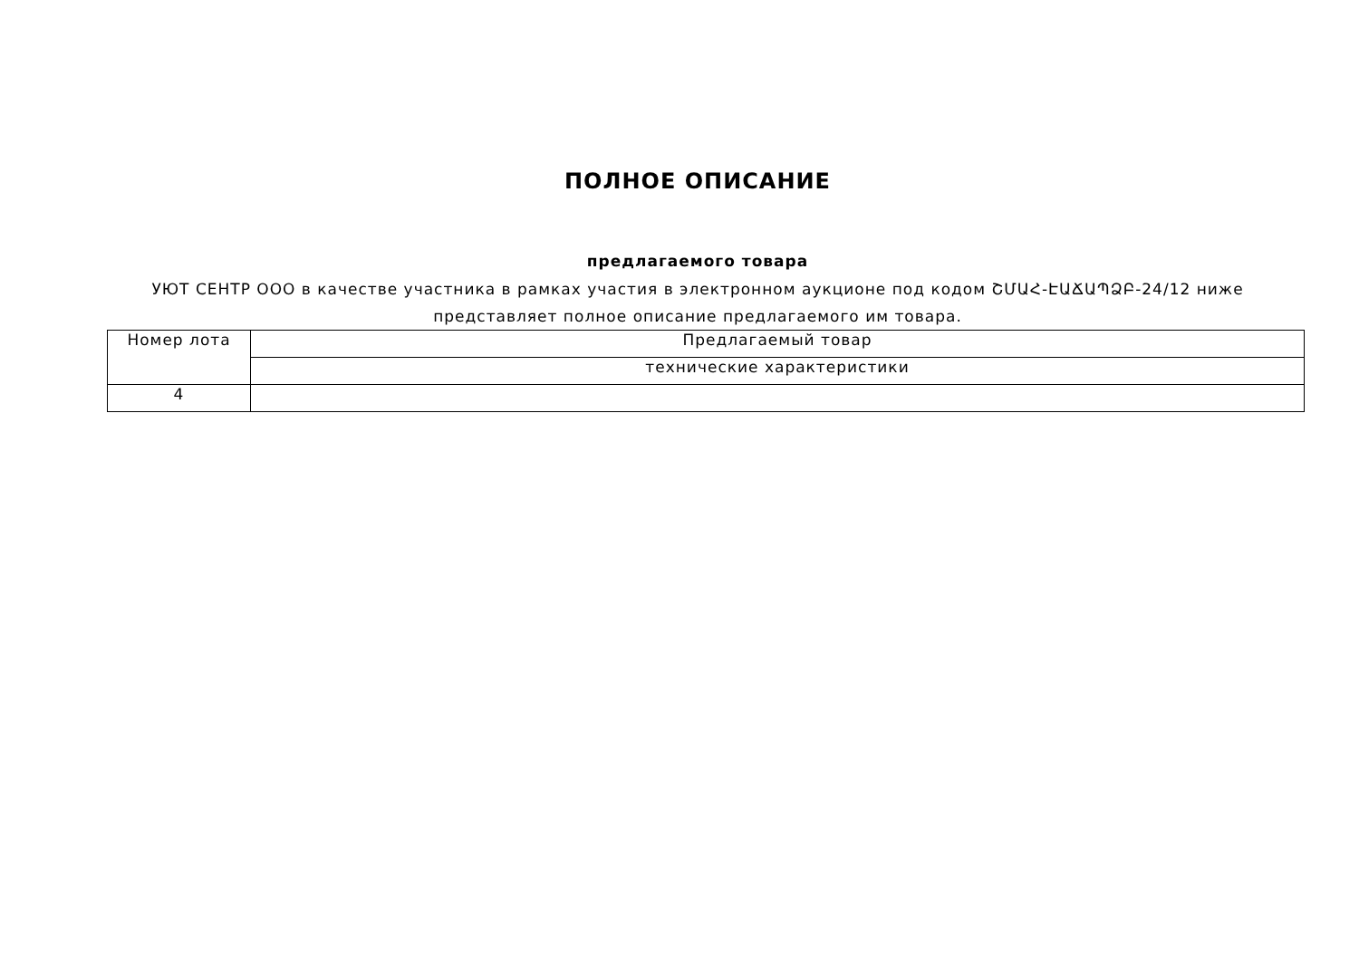ПОЛНОЕ ОПИСАНИЕ
предлагаемого товара
УЮТ СЕНТР ООО в качестве участника в рамках участия в электронном аукционе под кодом ՇՄԱՀ-ԷԱՃԱՊՁԲ-24/12 ниже представляет полное описание предлагаемого им товара.
| Номер лота | Предлагаемый товар |
| | технические характеристики |
| 4 | |